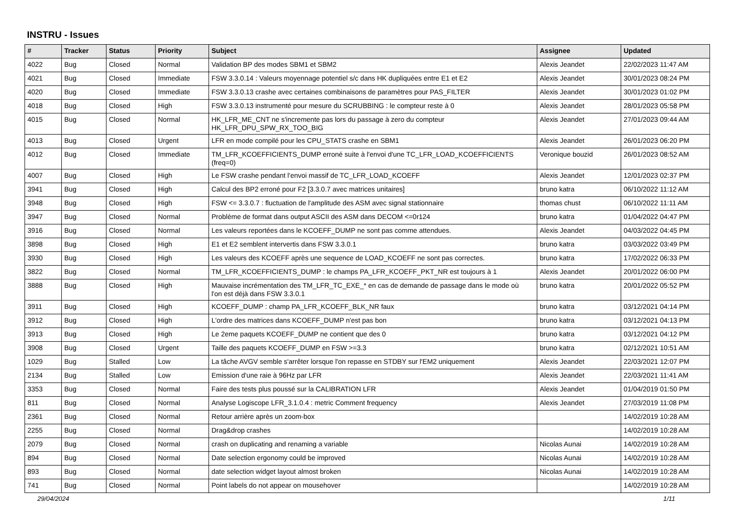INSTRU - Issues
| # | Tracker | Status | Priority | Subject | Assignee | Updated |
| --- | --- | --- | --- | --- | --- | --- |
| 4022 | Bug | Closed | Normal | Validation BP des modes SBM1 et SBM2 | Alexis Jeandet | 22/02/2023 11:47 AM |
| 4021 | Bug | Closed | Immediate | FSW 3.3.0.14 : Valeurs moyennage potentiel s/c dans HK dupliquées entre E1 et E2 | Alexis Jeandet | 30/01/2023 08:24 PM |
| 4020 | Bug | Closed | Immediate | FSW 3.3.0.13 crashe avec certaines combinaisons de paramètres pour PAS_FILTER | Alexis Jeandet | 30/01/2023 01:02 PM |
| 4018 | Bug | Closed | High | FSW 3.3.0.13 instrumenté pour mesure du SCRUBBING : le compteur reste à 0 | Alexis Jeandet | 28/01/2023 05:58 PM |
| 4015 | Bug | Closed | Normal | HK_LFR_ME_CNT ne s'incremente pas lors du passage à zero du compteur HK_LFR_DPU_SPW_RX_TOO_BIG | Alexis Jeandet | 27/01/2023 09:44 AM |
| 4013 | Bug | Closed | Urgent | LFR en mode compilé pour les CPU_STATS crashe en SBM1 | Alexis Jeandet | 26/01/2023 06:20 PM |
| 4012 | Bug | Closed | Immediate | TM_LFR_KCOEFFICIENTS_DUMP erroné suite à l'envoi d'une TC_LFR_LOAD_KCOEFFICIENTS (freq=0) | Veronique bouzid | 26/01/2023 08:52 AM |
| 4007 | Bug | Closed | High | Le FSW crashe pendant l'envoi massif de TC_LFR_LOAD_KCOEFF | Alexis Jeandet | 12/01/2023 02:37 PM |
| 3941 | Bug | Closed | High | Calcul des BP2 erroné pour F2 [3.3.0.7 avec matrices unitaires] | bruno katra | 06/10/2022 11:12 AM |
| 3948 | Bug | Closed | High | FSW <= 3.3.0.7 : fluctuation de l'amplitude des ASM avec signal stationnaire | thomas chust | 06/10/2022 11:11 AM |
| 3947 | Bug | Closed | Normal | Problème de format dans output ASCII des ASM dans DECOM <=0r124 | bruno katra | 01/04/2022 04:47 PM |
| 3916 | Bug | Closed | Normal | Les valeurs reportées dans le KCOEFF_DUMP ne sont pas comme attendues. | Alexis Jeandet | 04/03/2022 04:45 PM |
| 3898 | Bug | Closed | High | E1 et E2 semblent intervertis dans FSW 3.3.0.1 | bruno katra | 03/03/2022 03:49 PM |
| 3930 | Bug | Closed | High | Les valeurs des KCOEFF après une sequence de LOAD_KCOEFF ne sont pas correctes. | bruno katra | 17/02/2022 06:33 PM |
| 3822 | Bug | Closed | Normal | TM_LFR_KCOEFFICIENTS_DUMP : le champs PA_LFR_KCOEFF_PKT_NR est toujours à 1 | Alexis Jeandet | 20/01/2022 06:00 PM |
| 3888 | Bug | Closed | High | Mauvaise incrémentation des TM_LFR_TC_EXE_* en cas de demande de passage dans le mode où l'on est déjà dans FSW 3.3.0.1 | bruno katra | 20/01/2022 05:52 PM |
| 3911 | Bug | Closed | High | KCOEFF_DUMP : champ PA_LFR_KCOEFF_BLK_NR faux | bruno katra | 03/12/2021 04:14 PM |
| 3912 | Bug | Closed | High | L'ordre des matrices dans KCOEFF_DUMP n'est pas bon | bruno katra | 03/12/2021 04:13 PM |
| 3913 | Bug | Closed | High | Le 2eme paquets KCOEFF_DUMP ne contient que des 0 | bruno katra | 03/12/2021 04:12 PM |
| 3908 | Bug | Closed | Urgent | Taille des paquets KCOEFF_DUMP en FSW >=3.3 | bruno katra | 02/12/2021 10:51 AM |
| 1029 | Bug | Stalled | Low | La tâche AVGV semble s'arrêter lorsque l'on repasse en STDBY sur l'EM2 uniquement | Alexis Jeandet | 22/03/2021 12:07 PM |
| 2134 | Bug | Stalled | Low | Emission d'une raie à 96Hz par LFR | Alexis Jeandet | 22/03/2021 11:41 AM |
| 3353 | Bug | Closed | Normal | Faire des tests plus poussé sur la CALIBRATION LFR | Alexis Jeandet | 01/04/2019 01:50 PM |
| 811 | Bug | Closed | Normal | Analyse Logiscope LFR_3.1.0.4 : metric Comment frequency | Alexis Jeandet | 27/03/2019 11:08 PM |
| 2361 | Bug | Closed | Normal | Retour arrière après un zoom-box | | 14/02/2019 10:28 AM |
| 2255 | Bug | Closed | Normal | Drag&drop crashes | | 14/02/2019 10:28 AM |
| 2079 | Bug | Closed | Normal | crash on duplicating and renaming a variable | Nicolas Aunai | 14/02/2019 10:28 AM |
| 894 | Bug | Closed | Normal | Date selection ergonomy could be improved | Nicolas Aunai | 14/02/2019 10:28 AM |
| 893 | Bug | Closed | Normal | date selection widget layout almost broken | Nicolas Aunai | 14/02/2019 10:28 AM |
| 741 | Bug | Closed | Normal | Point labels do not appear on mousehover | | 14/02/2019 10:28 AM |
29/04/2024 1/11